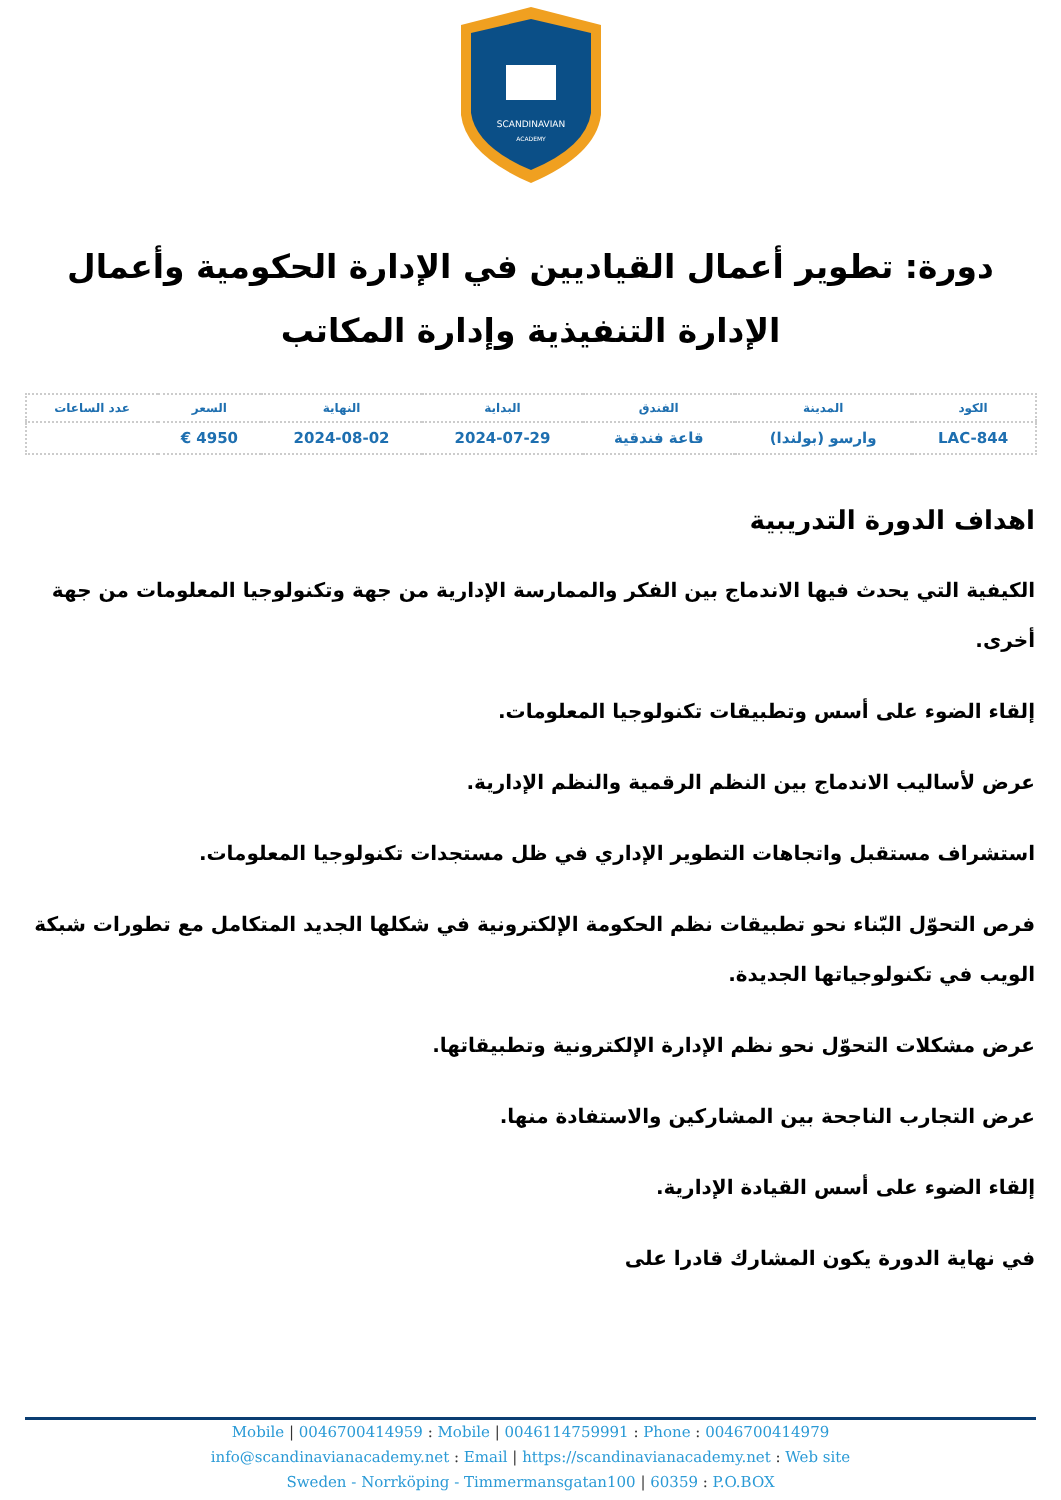SCANDINAVIAN
ACADEMY
دورة: تطوير أعمال القياديين في الإدارة الحكومية وأعمال الإدارة التنفيذية وإدارة المكاتب
| الكود | المدينة | الفندق | البداية | النهاية | السعر | عدد الساعات |
| --- | --- | --- | --- | --- | --- | --- |
| LAC-844 | وارسو (بولندا) | قاعة فندقية | 2024-07-29 | 2024-08-02 | 4950 € | |
اهداف الدورة التدريبية
الكيفية التي يحدث فيها الاندماج بين الفكر والممارسة الإدارية من جهة وتكنولوجيا المعلومات من جهة أخرى.
إلقاء الضوء على أسس وتطبيقات تكنولوجيا المعلومات.
عرض لأساليب الاندماج بين النظم الرقمية والنظم الإدارية.
استشراف مستقبل واتجاهات التطوير الإداري في ظل مستجدات تكنولوجيا المعلومات.
فرص التحوّل البّناء نحو تطبيقات نظم الحكومة الإلكترونية في شكلها الجديد المتكامل مع تطورات شبكة الويب في تكنولوجياتها الجديدة.
عرض مشكلات التحوّل نحو نظم الإدارة الإلكترونية وتطبيقاتها.
عرض التجارب الناجحة بين المشاركين والاستفادة منها.
إلقاء الضوء على أسس القيادة الإدارية.
في نهاية الدورة يكون المشارك قادرا على
Mobile | 0046700414959 : Mobile | 0046114759991 : Phone : 0046700414979
info@scandinavianacademy.net : Email | https://scandinavianacademy.net : Web site
Sweden - Norrköping - Timmermansgatan100 | 60359 : P.O.BOX